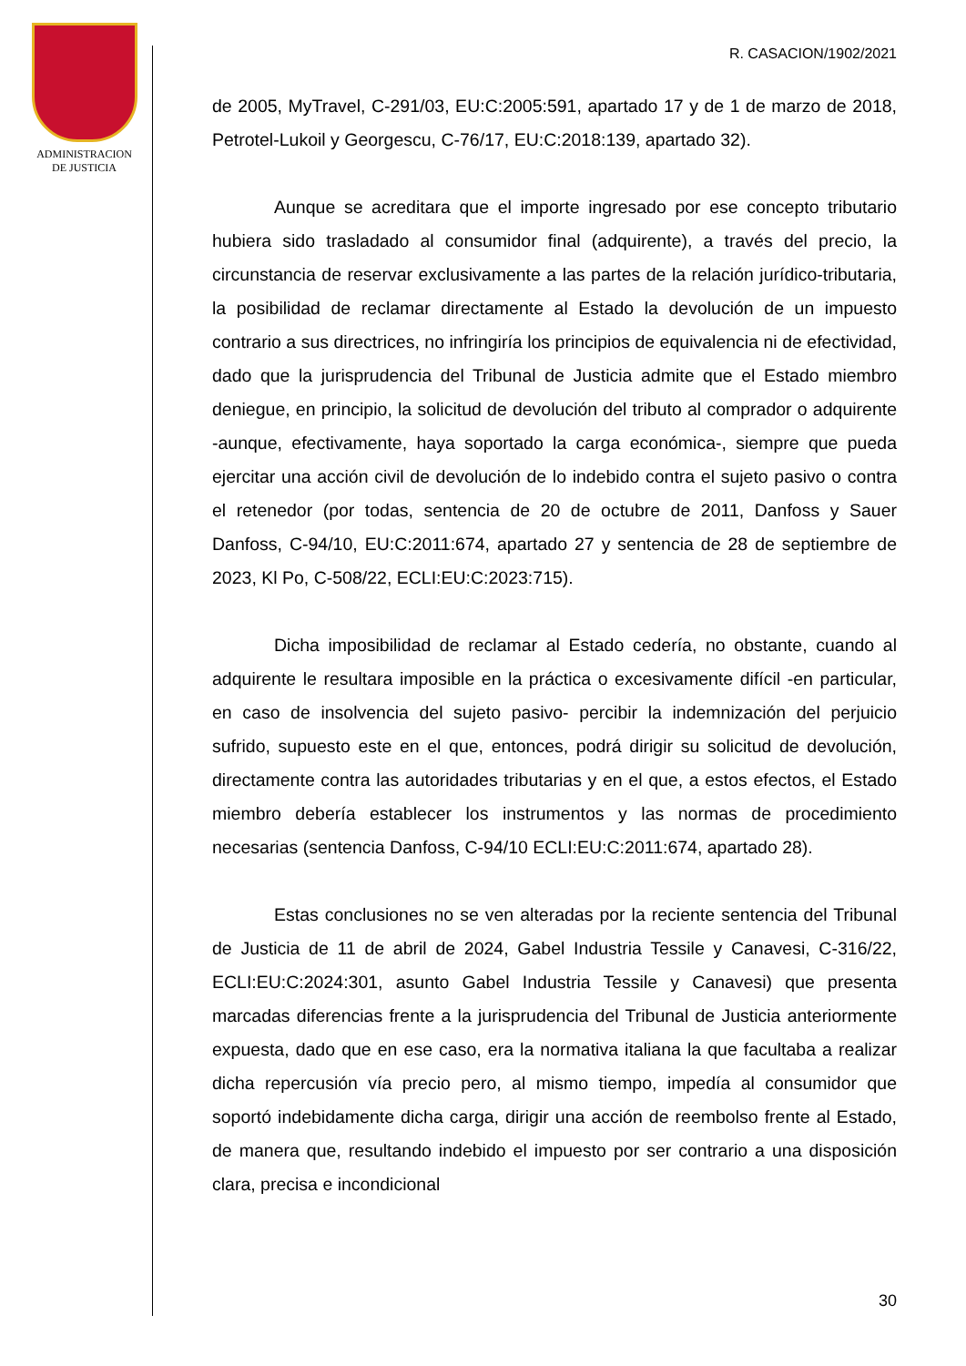ADMINISTRACION
DE JUSTICIA
R. CASACION/1902/2021
de 2005, MyTravel, C-291/03, EU:C:2005:591, apartado 17 y de 1 de marzo de 2018, Petrotel-Lukoil y Georgescu, C-76/17, EU:C:2018:139, apartado 32).
Aunque se acreditara que el importe ingresado por ese concepto tributario hubiera sido trasladado al consumidor final (adquirente), a través del precio, la circunstancia de reservar exclusivamente a las partes de la relación jurídico-tributaria, la posibilidad de reclamar directamente al Estado la devolución de un impuesto contrario a sus directrices, no infringiría los principios de equivalencia ni de efectividad, dado que la jurisprudencia del Tribunal de Justicia admite que el Estado miembro deniegue, en principio, la solicitud de devolución del tributo al comprador o adquirente -aunque, efectivamente, haya soportado la carga económica-, siempre que pueda ejercitar una acción civil de devolución de lo indebido contra el sujeto pasivo o contra el retenedor (por todas, sentencia de 20 de octubre de 2011, Danfoss y Sauer Danfoss, C-94/10, EU:C:2011:674, apartado 27 y sentencia de 28 de septiembre de 2023, Kl Po, C-508/22, ECLI:EU:C:2023:715).
Dicha imposibilidad de reclamar al Estado cedería, no obstante, cuando al adquirente le resultara imposible en la práctica o excesivamente difícil -en particular, en caso de insolvencia del sujeto pasivo- percibir la indemnización del perjuicio sufrido, supuesto este en el que, entonces, podrá dirigir su solicitud de devolución, directamente contra las autoridades tributarias y en el que, a estos efectos, el Estado miembro debería establecer los instrumentos y las normas de procedimiento necesarias (sentencia Danfoss, C-94/10 ECLI:EU:C:2011:674, apartado 28).
Estas conclusiones no se ven alteradas por la reciente sentencia del Tribunal de Justicia de 11 de abril de 2024, Gabel Industria Tessile y Canavesi, C-316/22, ECLI:EU:C:2024:301, asunto Gabel Industria Tessile y Canavesi) que presenta marcadas diferencias frente a la jurisprudencia del Tribunal de Justicia anteriormente expuesta, dado que en ese caso, era la normativa italiana la que facultaba a realizar dicha repercusión vía precio pero, al mismo tiempo, impedía al consumidor que soportó indebidamente dicha carga, dirigir una acción de reembolso frente al Estado, de manera que, resultando indebido el impuesto por ser contrario a una disposición clara, precisa e incondicional
30